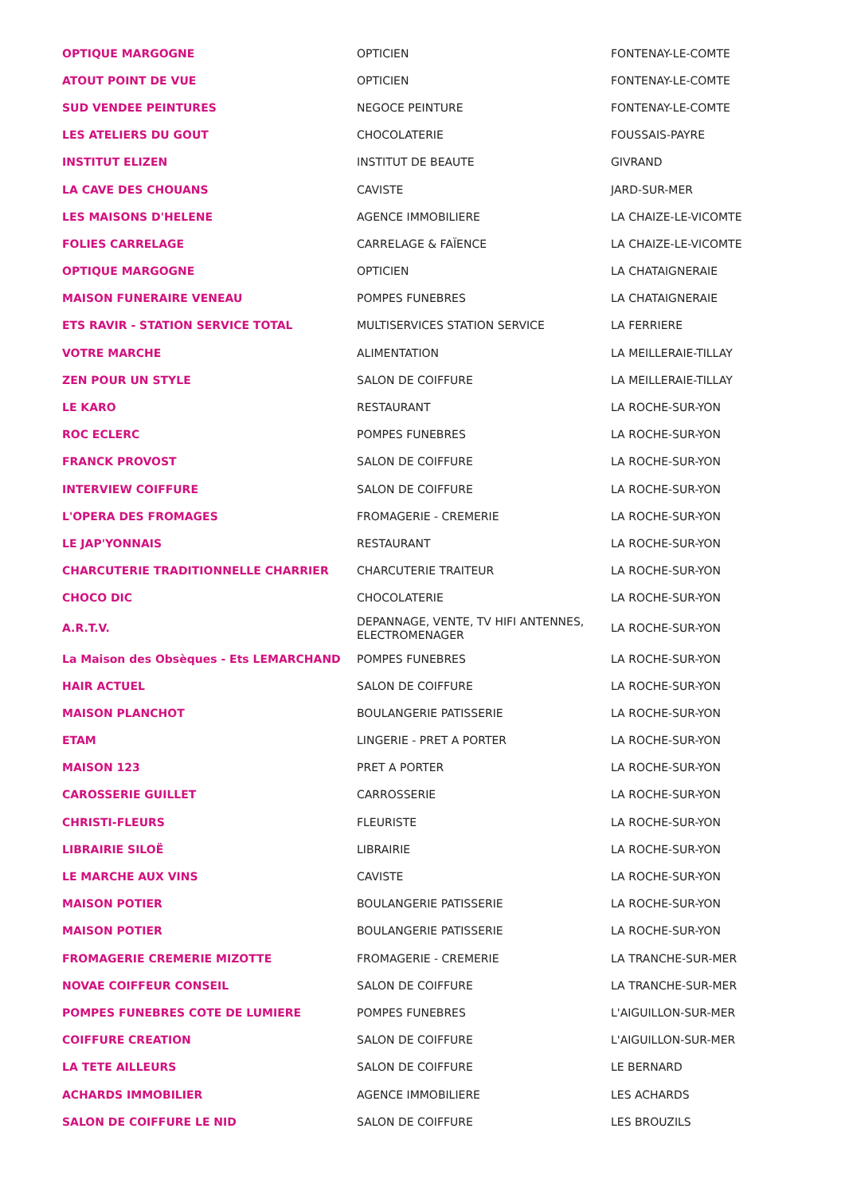| OPTIQUE MARGOGNE | OPTICIEN | FONTENAY-LE-COMTE |
| ATOUT POINT DE VUE | OPTICIEN | FONTENAY-LE-COMTE |
| SUD VENDEE PEINTURES | NEGOCE PEINTURE | FONTENAY-LE-COMTE |
| LES ATELIERS DU GOUT | CHOCOLATERIE | FOUSSAIS-PAYRE |
| INSTITUT ELIZEN | INSTITUT DE BEAUTE | GIVRAND |
| LA CAVE DES CHOUANS | CAVISTE | JARD-SUR-MER |
| LES MAISONS D'HELENE | AGENCE IMMOBILIERE | LA CHAIZE-LE-VICOMTE |
| FOLIES CARRELAGE | CARRELAGE & FAÏENCE | LA CHAIZE-LE-VICOMTE |
| OPTIQUE MARGOGNE | OPTICIEN | LA CHATAIGNERAIE |
| MAISON FUNERAIRE VENEAU | POMPES FUNEBRES | LA CHATAIGNERAIE |
| ETS RAVIR - STATION SERVICE TOTAL | MULTISERVICES STATION SERVICE | LA FERRIERE |
| VOTRE MARCHE | ALIMENTATION | LA MEILLERAIE-TILLAY |
| ZEN POUR UN STYLE | SALON DE COIFFURE | LA MEILLERAIE-TILLAY |
| LE KARO | RESTAURANT | LA ROCHE-SUR-YON |
| ROC ECLERC | POMPES FUNEBRES | LA ROCHE-SUR-YON |
| FRANCK PROVOST | SALON DE COIFFURE | LA ROCHE-SUR-YON |
| INTERVIEW COIFFURE | SALON DE COIFFURE | LA ROCHE-SUR-YON |
| L'OPERA DES FROMAGES | FROMAGERIE - CREMERIE | LA ROCHE-SUR-YON |
| LE JAP'YONNAIS | RESTAURANT | LA ROCHE-SUR-YON |
| CHARCUTERIE TRADITIONNELLE CHARRIER | CHARCUTERIE TRAITEUR | LA ROCHE-SUR-YON |
| CHOCO DIC | CHOCOLATERIE | LA ROCHE-SUR-YON |
| A.R.T.V. | DEPANNAGE, VENTE, TV HIFI ANTENNES, ELECTROMENAGER | LA ROCHE-SUR-YON |
| La Maison des Obsèques - Ets LEMARCHAND | POMPES FUNEBRES | LA ROCHE-SUR-YON |
| HAIR ACTUEL | SALON DE COIFFURE | LA ROCHE-SUR-YON |
| MAISON PLANCHOT | BOULANGERIE PATISSERIE | LA ROCHE-SUR-YON |
| ETAM | LINGERIE - PRET A PORTER | LA ROCHE-SUR-YON |
| MAISON 123 | PRET A PORTER | LA ROCHE-SUR-YON |
| CAROSSERIE GUILLET | CARROSSERIE | LA ROCHE-SUR-YON |
| CHRISTI-FLEURS | FLEURISTE | LA ROCHE-SUR-YON |
| LIBRAIRIE SILOË | LIBRAIRIE | LA ROCHE-SUR-YON |
| LE MARCHE AUX VINS | CAVISTE | LA ROCHE-SUR-YON |
| MAISON POTIER | BOULANGERIE PATISSERIE | LA ROCHE-SUR-YON |
| MAISON POTIER | BOULANGERIE PATISSERIE | LA ROCHE-SUR-YON |
| FROMAGERIE CREMERIE MIZOTTE | FROMAGERIE - CREMERIE | LA TRANCHE-SUR-MER |
| NOVAE COIFFEUR CONSEIL | SALON DE COIFFURE | LA TRANCHE-SUR-MER |
| POMPES FUNEBRES COTE DE LUMIERE | POMPES FUNEBRES | L'AIGUILLON-SUR-MER |
| COIFFURE CREATION | SALON DE COIFFURE | L'AIGUILLON-SUR-MER |
| LA TETE AILLEURS | SALON DE COIFFURE | LE BERNARD |
| ACHARDS IMMOBILIER | AGENCE IMMOBILIERE | LES ACHARDS |
| SALON DE COIFFURE LE NID | SALON DE COIFFURE | LES BROUZILS |